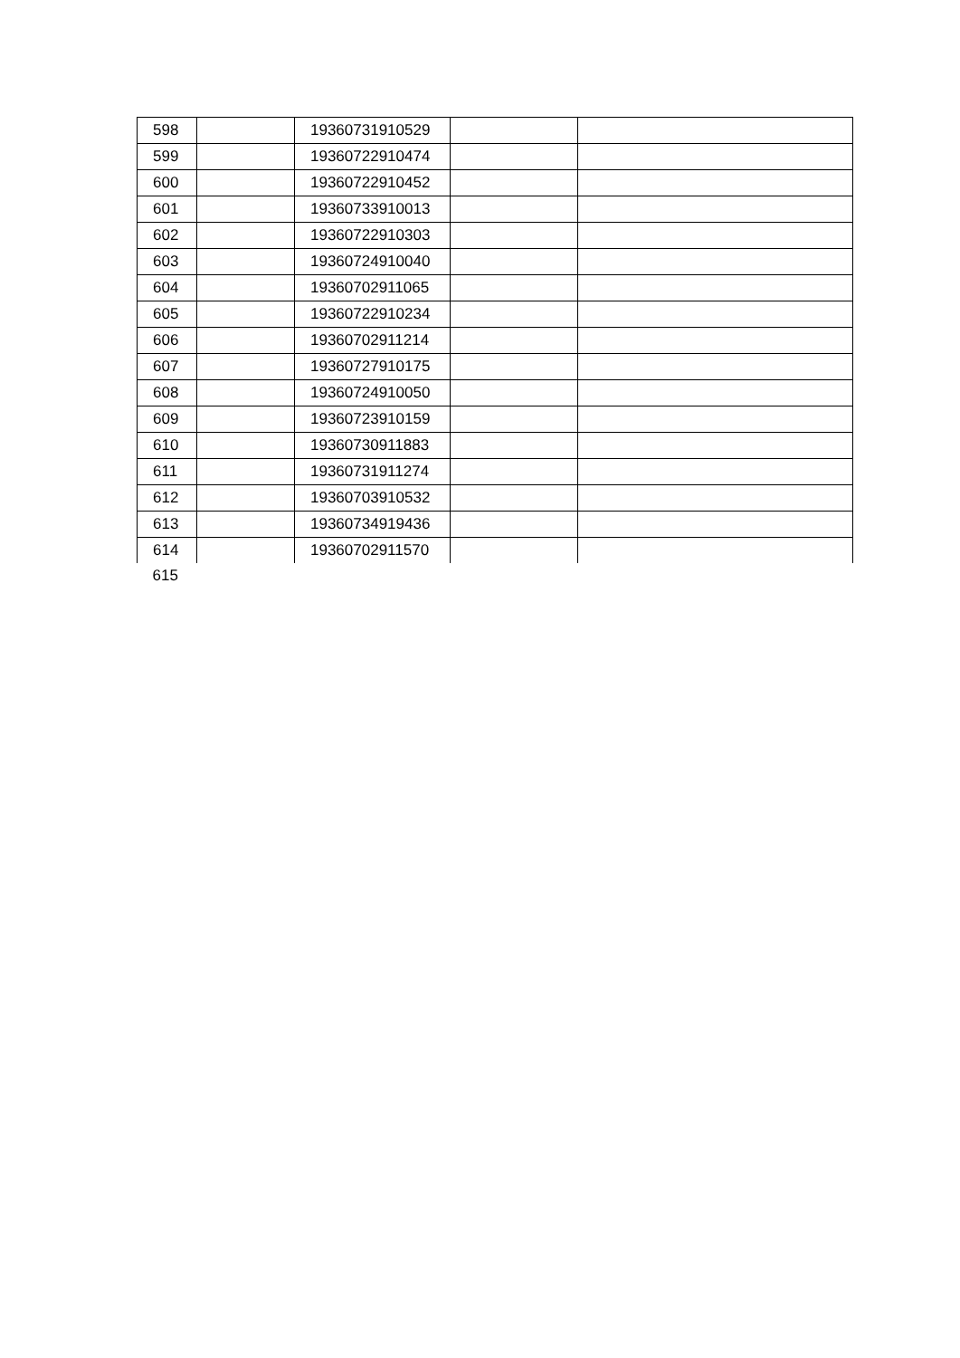| 598 | | 19360731910529 | | |
| 599 | | 19360722910474 | | |
| 600 | | 19360722910452 | | |
| 601 | | 19360733910013 | | |
| 602 | | 19360722910303 | | |
| 603 | | 19360724910040 | | |
| 604 | | 19360702911065 | | |
| 605 | | 19360722910234 | | |
| 606 | | 19360702911214 | | |
| 607 | | 19360727910175 | | |
| 608 | | 19360724910050 | | |
| 609 | | 19360723910159 | | |
| 610 | | 19360730911883 | | |
| 611 | | 19360731911274 | | |
| 612 | | 19360703910532 | | |
| 613 | | 19360734919436 | | |
| 614 | | 19360702911570 | | |
| 615 | | | | |